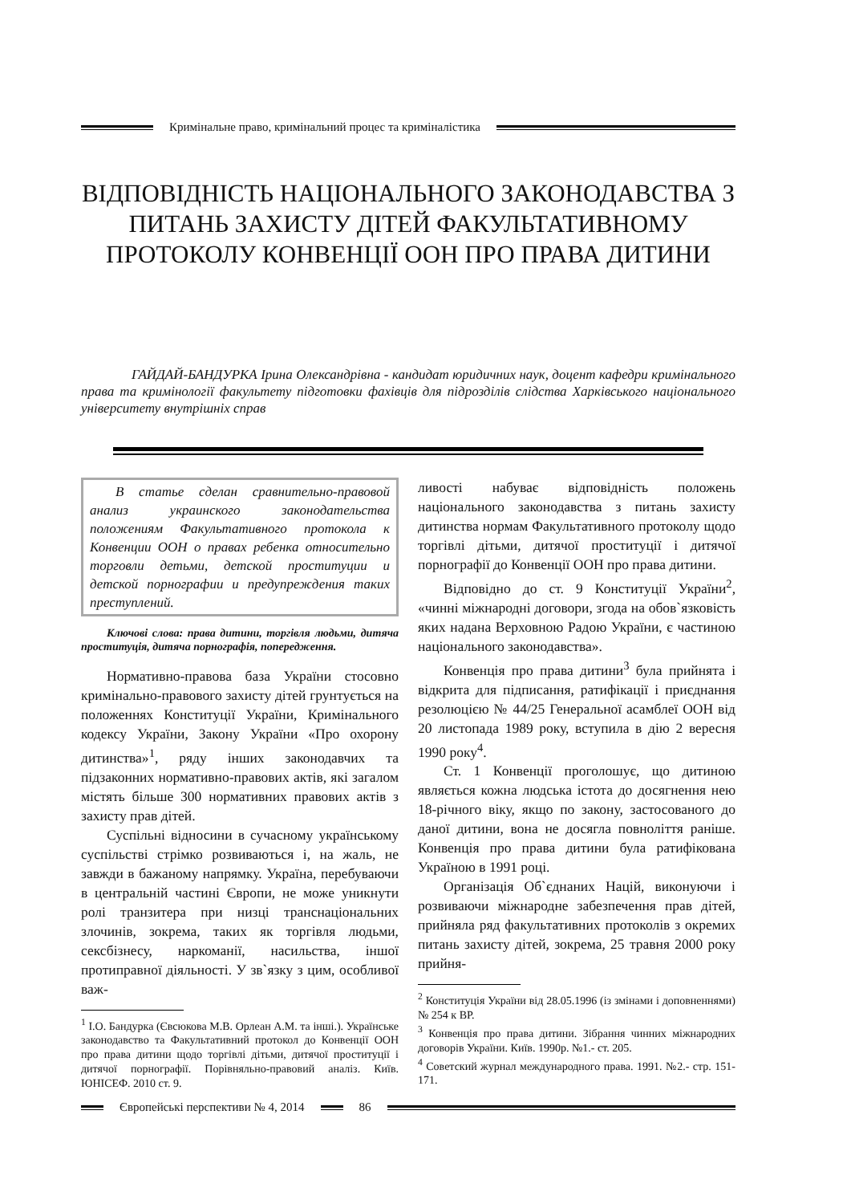Кримінальне право, кримінальний процес та криміналістика
ВІДПОВІДНІСТЬ НАЦІОНАЛЬНОГО ЗАКОНОДАВСТВА З ПИТАНЬ ЗАХИСТУ ДІТЕЙ ФАКУЛЬТАТИВНОМУ ПРОТОКОЛУ КОНВЕНЦІЇ ООН ПРО ПРАВА ДИТИНИ
ГАЙДАЙ-БАНДУРКА Ірина Олександрівна - кандидат юридичних наук, доцент кафедри кримінального права та кримінології факультету підготовки фахівців для підрозділів слідства Харківського національного університету внутрішніх справ
В статье сделан сравнительно-правовой анализ украинского законодательства положениям Факультативного протокола к Конвенции ООН о правах ребенка относительно торговли детьми, детской проституции и детской порнографии и предупреждения таких преступлений.
Ключові слова: права дитини, торгівля людьми, дитяча проституція, дитяча порнографія, попередження.
Нормативно-правова база України стосовно кримінально-правового захисту дітей грунтується на положеннях Конституції України, Кримінального кодексу України, Закону України «Про охорону дитинства»<sup>1</sup>, ряду інших законодавчих та підзаконних нормативно-правових актів, які загалом містять більше 300 нормативних правових актів з захисту прав дітей.
Суспільні відносини в сучасному українському суспільстві стрімко розвиваються і, на жаль, не завжди в бажаному напрямку. Україна, перебуваючи в центральній частині Європи, не може уникнути ролі транзитера при низці транснаціональних злочинів, зокрема, таких як торгівля людьми, сексбізнесу, наркоманії, насильства, іншої протиправної діяльності. У зв`язку з цим, особливої важ-
<sup>1</sup> І.О. Бандурка (Євсюкова М.В. Орлеан А.М. та інші.). Українське законодавство та Факультативний протокол до Конвенції ООН про права дитини щодо торгівлі дітьми, дитячої проституції і дитячої порнографії. Порівняльно-правовий аналіз. Київ. ЮНІСЕФ. 2010 ст. 9.
ливості набуває відповідність положень національного законодавства з питань захисту дитинства нормам Факультативного протоколу щодо торгівлі дітьми, дитячої проституції і дитячої порнографії до Конвенції ООН про права дитини.
Відповідно до ст. 9 Конституції України<sup>2</sup>, «чинні міжнародні договори, згода на обов`язковість яких надана Верховною Радою України, є частиною національного законодавства».
Конвенція про права дитини<sup>3</sup> була прийнята і відкрита для підписання, ратифікації і приєднання резолюцією № 44/25 Генеральної асамблеї ООН від 20 листопада 1989 року, вступила в дію 2 вересня 1990 року<sup>4</sup>.
Ст. 1 Конвенції проголошує, що дитиною являється кожна людська істота до досягнення нею 18-річного віку, якщо по закону, застосованого до даної дитини, вона не досягла повноліття раніше. Конвенція про права дитини була ратифікована Україною в 1991 році.
Організація Об`єднаних Націй, виконуючи і розвиваючи міжнародне забезпечення прав дітей, прийняла ряд факультативних протоколів з окремих питань захисту дітей, зокрема, 25 травня 2000 року прийня-
<sup>2</sup> Конституція України від 28.05.1996 (із змінами і доповненнями) № 254 к ВР.
<sup>3</sup> Конвенція про права дитини. Зібрання чинних міжнародних договорів України. Київ. 1990р. №1.- ст. 205.
<sup>4</sup> Советский журнал международного права. 1991. №2.- стр. 151-171.
Європейські перспективи № 4, 2014
86